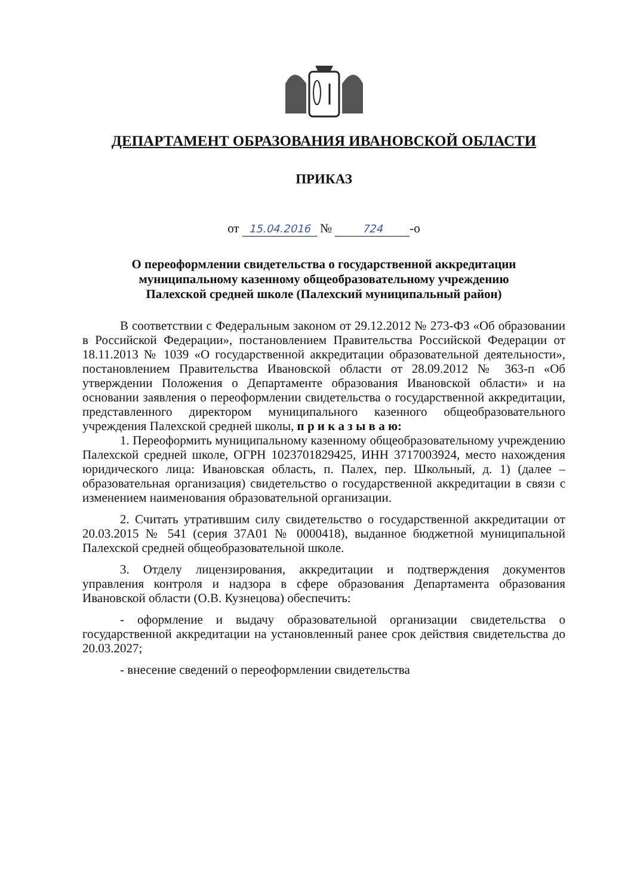ДЕПАРТАМЕНТ ОБРАЗОВАНИЯ ИВАНОВСКОЙ ОБЛАСТИ
ПРИКАЗ
от 15.04.2016 № 724 -о
О переоформлении свидетельства о государственной аккредитации
муниципальному казенному общеобразовательному учреждению
Палехской средней школе (Палехский муниципальный район)
В соответствии с Федеральным законом от 29.12.2012 № 273-ФЗ «Об образовании в Российской Федерации», постановлением Правительства Российской Федерации от 18.11.2013 № 1039 «О государственной аккредитации образовательной деятельности», постановлением Правительства Ивановской области от 28.09.2012 № 363-п «Об утверждении Положения о Департаменте образования Ивановской области» и на основании заявления о переоформлении свидетельства о государственной аккредитации, представленного директором муниципального казенного общеобразовательного учреждения Палехской средней школы, п р и к а з ы в а ю:
1. Переоформить муниципальному казенному общеобразовательному учреждению Палехской средней школе, ОГРН 1023701829425, ИНН 3717003924, место нахождения юридического лица: Ивановская область, п. Палех, пер. Школьный, д. 1) (далее – образовательная организация) свидетельство о государственной аккредитации в связи с изменением наименования образовательной организации.
2. Считать утратившим силу свидетельство о государственной аккредитации от 20.03.2015 № 541 (серия 37А01 № 0000418), выданное бюджетной муниципальной Палехской средней общеобразовательной школе.
3. Отделу лицензирования, аккредитации и подтверждения документов управления контроля и надзора в сфере образования Департамента образования Ивановской области (О.В. Кузнецова) обеспечить:
- оформление и выдачу образовательной организации свидетельства о государственной аккредитации на установленный ранее срок действия свидетельства до 20.03.2027;
- внесение сведений о переоформлении свидетельства